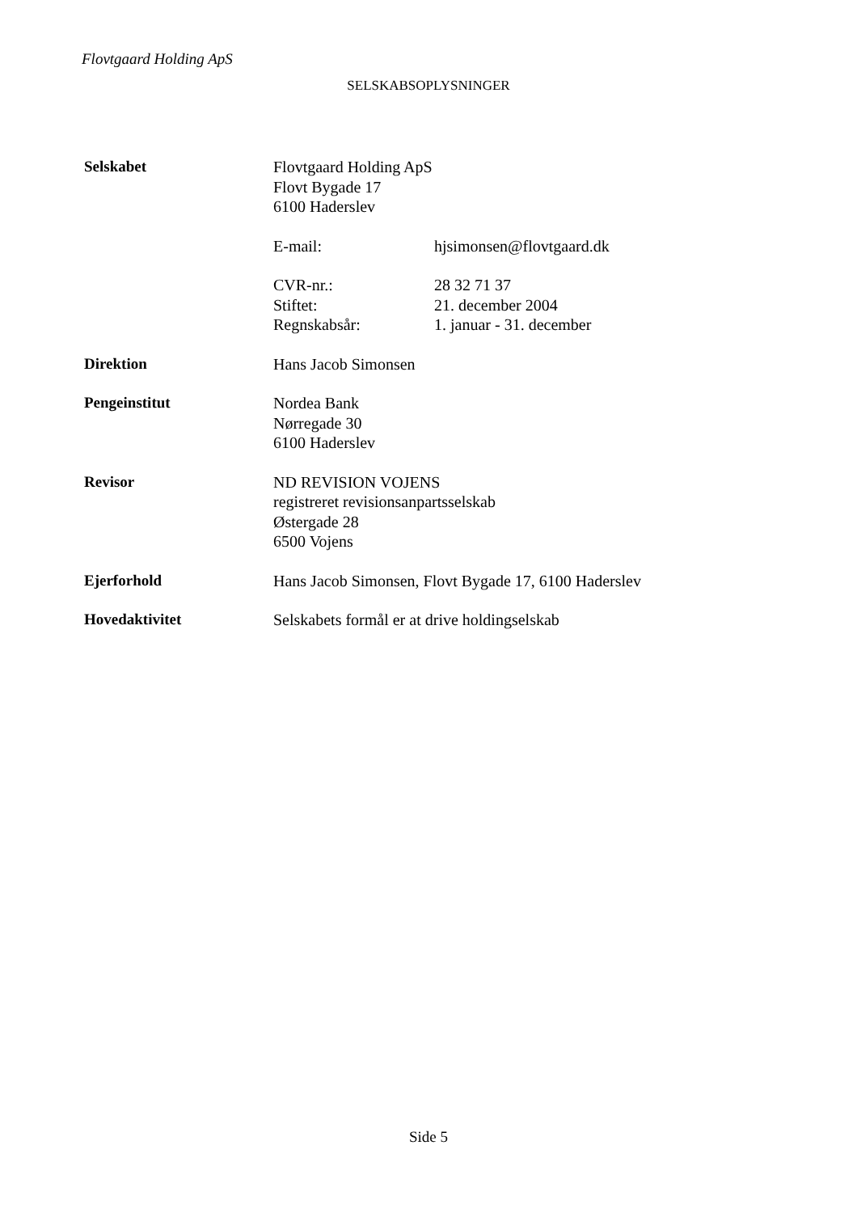Flovtgaard Holding ApS
SELSKABSOPLYSNINGER
Selskabet Flovtgaard Holding ApS
Flovt Bygade 17
6100 Haderslev
E-mail: hjsimonsen@flovtgaard.dk
CVR-nr.: 28 32 71 37
Stiftet: 21. december 2004
Regnskabsår: 1. januar - 31. december
Direktion Hans Jacob Simonsen
Pengeinstitut Nordea Bank
Nørregade 30
6100 Haderslev
Revisor ND REVISION VOJENS
registreret revisionsanpartsselskab
Østergade 28
6500 Vojens
Ejerforhold Hans Jacob Simonsen, Flovt Bygade 17, 6100 Haderslev
Hovedaktivitet Selskabets formål er at drive holdingselskab
Side 5